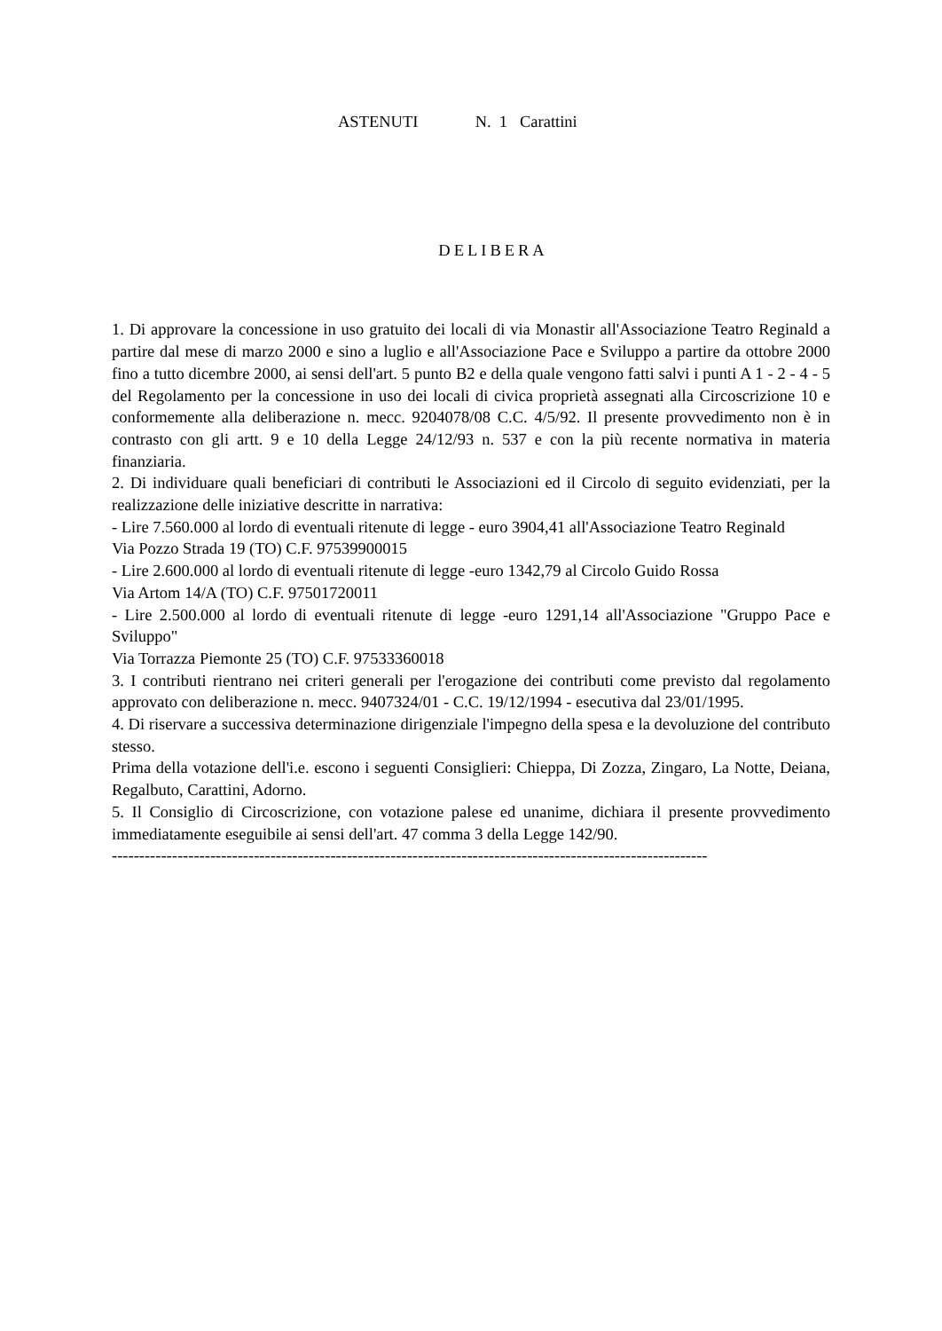ASTENUTI N. 1 Carattini
DELIBERA
1. Di approvare la concessione in uso gratuito dei locali di via Monastir all'Associazione Teatro Reginald a partire dal mese di marzo 2000 e sino a luglio e all'Associazione Pace e Sviluppo a partire da ottobre 2000 fino a tutto dicembre 2000, ai sensi dell'art. 5 punto B2 e della quale vengono fatti salvi i punti A 1 - 2 - 4 - 5 del Regolamento per la concessione in uso dei locali di civica proprietà assegnati alla Circoscrizione 10 e conformemente alla deliberazione n. mecc. 9204078/08 C.C. 4/5/92. Il presente provvedimento non è in contrasto con gli artt. 9 e 10 della Legge 24/12/93 n. 537 e con la più recente normativa in materia finanziaria.
2. Di individuare quali beneficiari di contributi le Associazioni ed il Circolo di seguito evidenziati, per la realizzazione delle iniziative descritte in narrativa:
- Lire 7.560.000 al lordo di eventuali ritenute di legge - euro 3904,41 all'Associazione Teatro Reginald
Via Pozzo Strada 19 (TO) C.F. 97539900015
- Lire 2.600.000 al lordo di eventuali ritenute di legge -euro 1342,79 al Circolo Guido Rossa
Via Artom 14/A (TO) C.F. 97501720011
- Lire 2.500.000 al lordo di eventuali ritenute di legge -euro 1291,14 all'Associazione "Gruppo Pace e Sviluppo"
Via Torrazza Piemonte 25 (TO) C.F. 97533360018
3. I contributi rientrano nei criteri generali per l'erogazione dei contributi come previsto dal regolamento approvato con deliberazione n. mecc. 9407324/01 - C.C. 19/12/1994 - esecutiva dal 23/01/1995.
4. Di riservare a successiva determinazione dirigenziale l'impegno della spesa e la devoluzione del contributo stesso.
Prima della votazione dell'i.e. escono i seguenti Consiglieri: Chieppa, Di Zozza, Zingaro, La Notte, Deiana, Regalbuto, Carattini, Adorno.
5. Il Consiglio di Circoscrizione, con votazione palese ed unanime, dichiara il presente provvedimento immediatamente eseguibile ai sensi dell'art. 47 comma 3 della Legge 142/90.
-------------------------------------------------------------------------------------------------------------